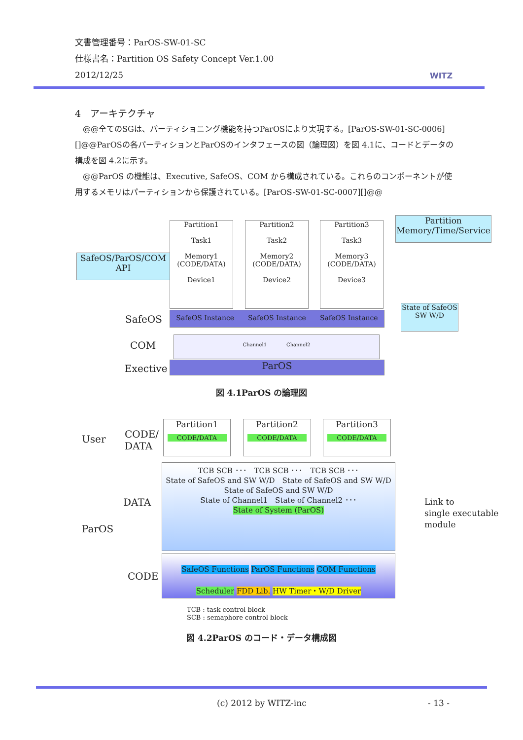文書管理番号：ParOS-SW-01-SC
仕様書名：Partition OS Safety Concept Ver.1.00
2012/12/25
WITZ
4　アーキテクチャ
　@@全てのSGは、パーティショニング機能を持つParOSにより実現する。[ParOS-SW-01-SC-0006][]@@ParOSの各パーティションとParOSのインタフェースの図（論理図）を図 4.1に、コードとデータの構成を図 4.2に示す。
　@@ParOS の機能は、Executive, SafeOS、COM から構成されている。これらのコンポーネントが使用するメモリはパーティションから保護されている。[ParOS-SW-01-SC-0007][]@@
SafeOS/ParOS/COM
API
Partition
Memory/Time/Service
Partition1
Task1
Memory1 (CODE/DATA)
Device1
Partition2
Task2
Memory2 (CODE/DATA)
Device2
Partition3
Task3
Memory3 (CODE/DATA)
Device3
State of SafeOS
SW W/D
SafeOS SafeOS Instance　　SafeOS Instance　　SafeOS Instance
COM
Channel1　　　　Channel2
Exective ParOS
図 4.1ParOS の論理図
User
CODE/
DATA
Partition1
CODE/DATA
Partition2
CODE/DATA
Partition3
CODE/DATA
ParOS
DATA
TCB SCB ･･･　TCB SCB ･･･　TCB SCB ･･･
State of SafeOS and SW W/D　State of SafeOS and SW W/D　State of SafeOS and SW W/D
State of Channel1　State of Channel2 ･･･
State of System (ParOS)
CODE
SafeOS Functions ParOS Functions COM Functions
Scheduler FDD Lib. HW Timer・W/D Driver
Link to
single executable
module
TCB : task control block
SCB : semaphore control block
図 4.2ParOS のコード・データ構成図
(c) 2012 by WITZ-inc - 13 -